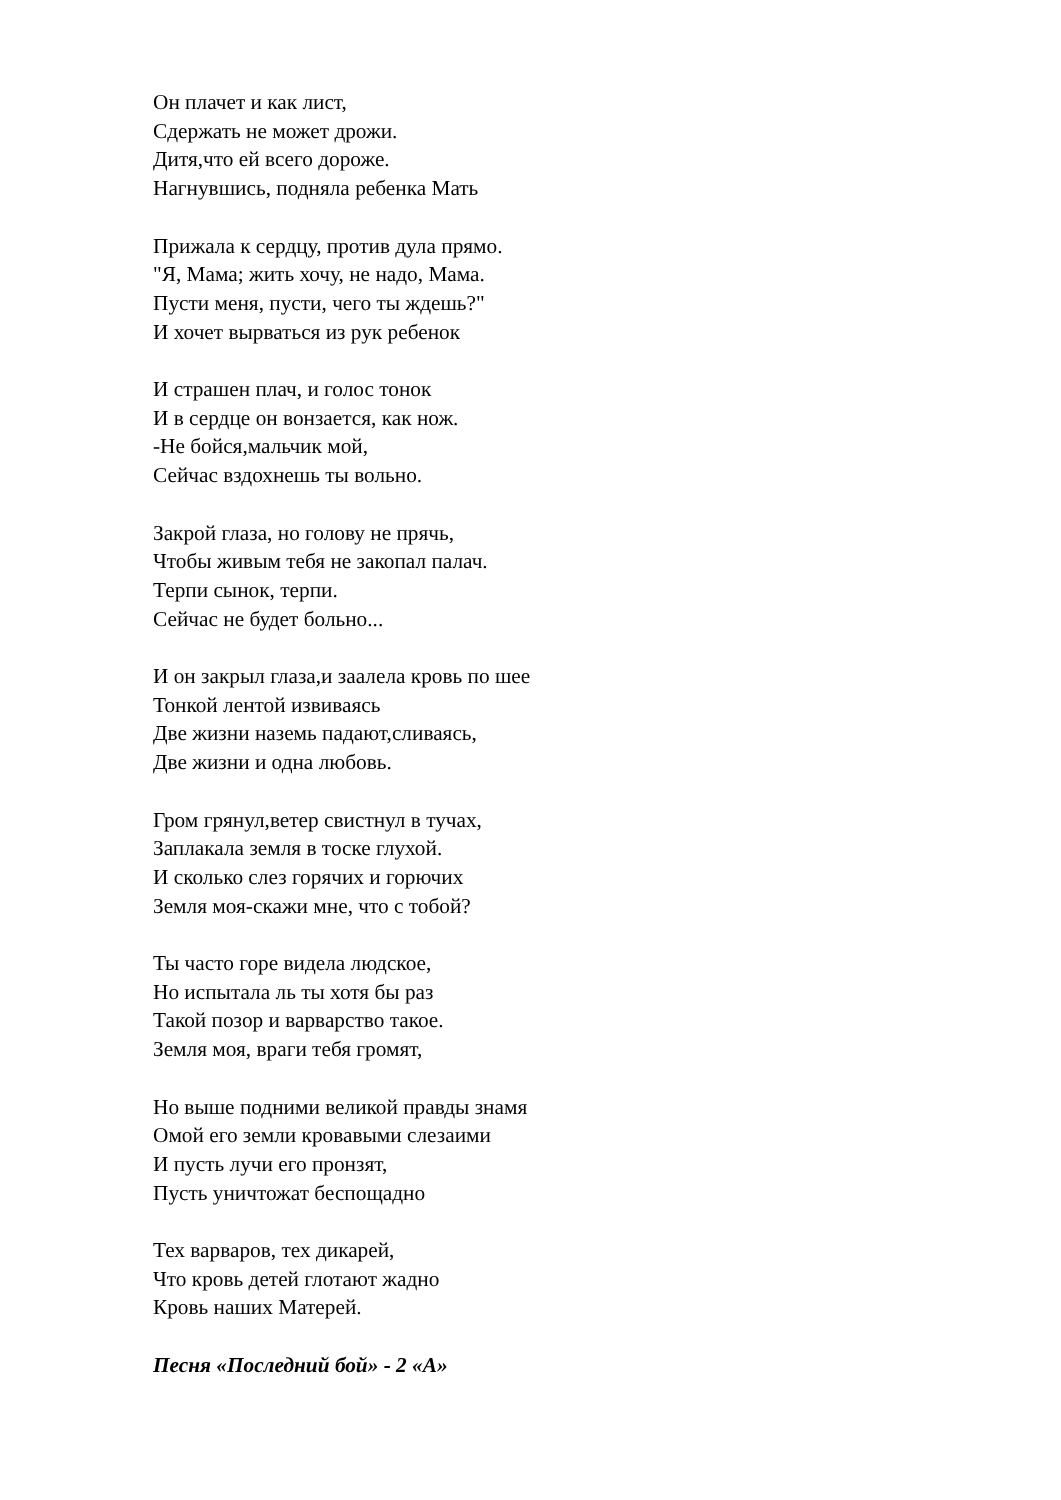Он плачет и как лист,
Сдержать не может дрожи.
Дитя,что ей всего дороже.
Нагнувшись, подняла ребенка Мать
Прижала к сердцу, против дула прямо.
"Я, Мама; жить хочу, не надо, Мама.
Пусти меня, пусти, чего ты ждешь?"
И хочет вырваться из рук ребенок
И страшен плач, и голос тонок
И в сердце он вонзается, как нож.
-Не бойся,мальчик мой,
Сейчас вздохнешь ты вольно.
Закрой глаза, но голову не прячь,
Чтобы живым тебя не закопал палач.
Терпи сынок, терпи.
Сейчас не будет больно...
И он закрыл глаза,и заалела кровь по шее
Тонкой лентой извиваясь
Две жизни наземь падают,сливаясь,
Две жизни и одна любовь.
Гром грянул,ветер свистнул в тучах,
Заплакала земля в тоске глухой.
И сколько слез горячих и горючих
Земля моя-скажи мне, что с тобой?
Ты часто горе видела людское,
Но испытала ль ты хотя бы раз
Такой позор и варварство такое.
Земля моя, враги тебя громят,
Но выше подними великой правды знамя
Омой его земли кровавыми слезаими
И пусть лучи его пронзят,
Пусть уничтожат беспощадно
Тех варваров, тех дикарей,
Что кровь детей глотают жадно
Кровь наших Матерей.
Песня «Последний бой» - 2 «А»